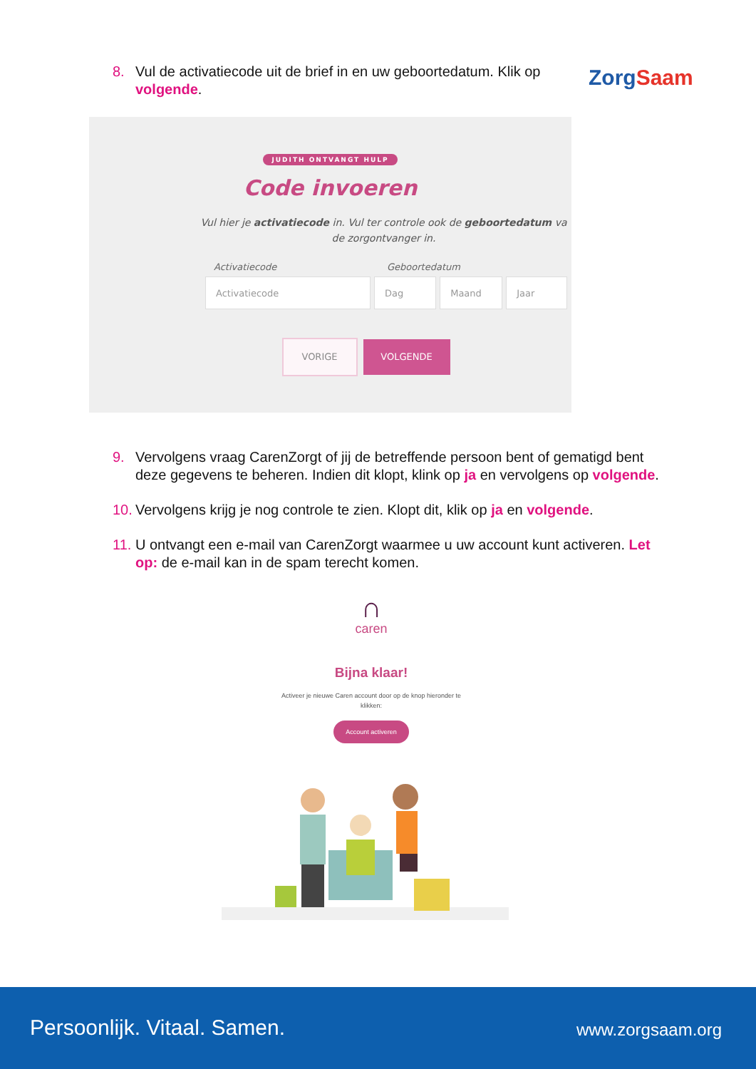ZorgSaam
8. Vul de activatiecode uit de brief in en uw geboortedatum. Klik op volgende.
JUDITH ONTVANGT HULP
Code invoeren
Vul hier je activatiecode in. Vul ter controle ook de geboortedatum va
de zorgontvanger in.
Activatiecode Geboortedatum
Activatiecode Dag Maand Jaar
VORIGE VOLGENDE
9. Vervolgens vraag CarenZorgt of jij de betreffende persoon bent of gematigd bent deze gegevens te beheren. Indien dit klopt, klink op ja en vervolgens op volgende.
10. Vervolgens krijg je nog controle te zien. Klopt dit, klik op ja en volgende.
11. U ontvangt een e-mail van CarenZorgt waarmee u uw account kunt activeren. Let op: de e-mail kan in de spam terecht komen.
∩
caren
Bijna klaar!
Activeer je nieuwe Caren account door op de knop hieronder te klikken:
Account activeren
Persoonlijk. Vitaal. Samen. www.zorgsaam.org